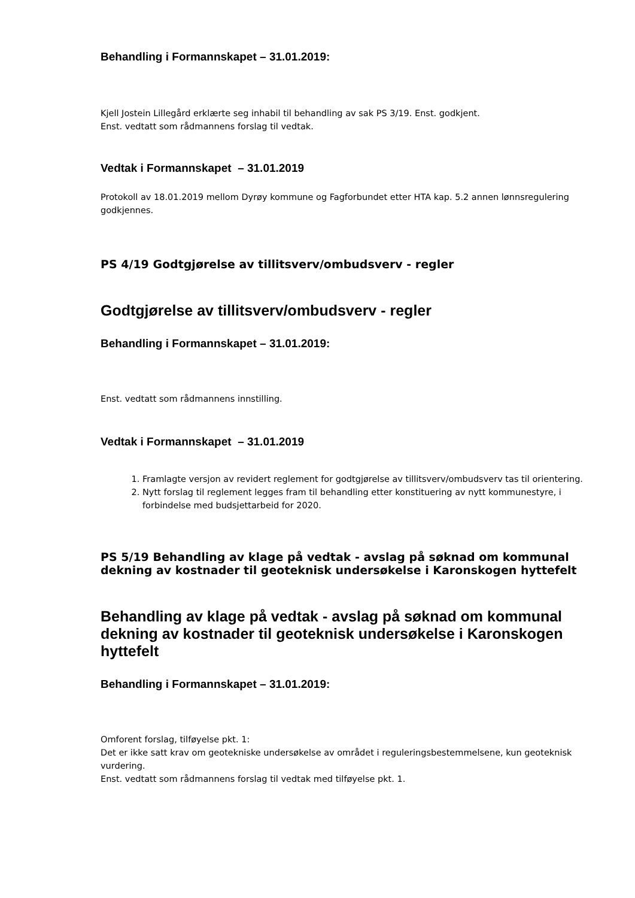Behandling i Formannskapet – 31.01.2019:
Kjell Jostein Lillegård erklærte seg inhabil til behandling av sak PS 3/19. Enst. godkjent.
Enst. vedtatt som rådmannens forslag til vedtak.
Vedtak i Formannskapet – 31.01.2019
Protokoll av 18.01.2019 mellom Dyrøy kommune og Fagforbundet etter HTA kap. 5.2 annen lønnsregulering godkjennes.
PS 4/19 Godtgjørelse av tillitsverv/ombudsverv - regler
Godtgjørelse av tillitsverv/ombudsverv - regler
Behandling i Formannskapet – 31.01.2019:
Enst. vedtatt som rådmannens innstilling.
Vedtak i Formannskapet – 31.01.2019
1. Framlagte versjon av revidert reglement for godtgjørelse av tillitsverv/ombudsverv tas til orientering.
2. Nytt forslag til reglement legges fram til behandling etter konstituering av nytt kommunestyre, i forbindelse med budsjettarbeid for 2020.
PS 5/19 Behandling av klage på vedtak - avslag på søknad om kommunal dekning av kostnader til geoteknisk undersøkelse i Karonskogen hyttefelt
Behandling av klage på vedtak - avslag på søknad om kommunal dekning av kostnader til geoteknisk undersøkelse i Karonskogen hyttefelt
Behandling i Formannskapet – 31.01.2019:
Omforent forslag, tilføyelse pkt. 1:
Det er ikke satt krav om geotekniske undersøkelse av området i reguleringsbestemmelsene, kun geoteknisk vurdering.
Enst. vedtatt som rådmannens forslag til vedtak med tilføyelse pkt. 1.